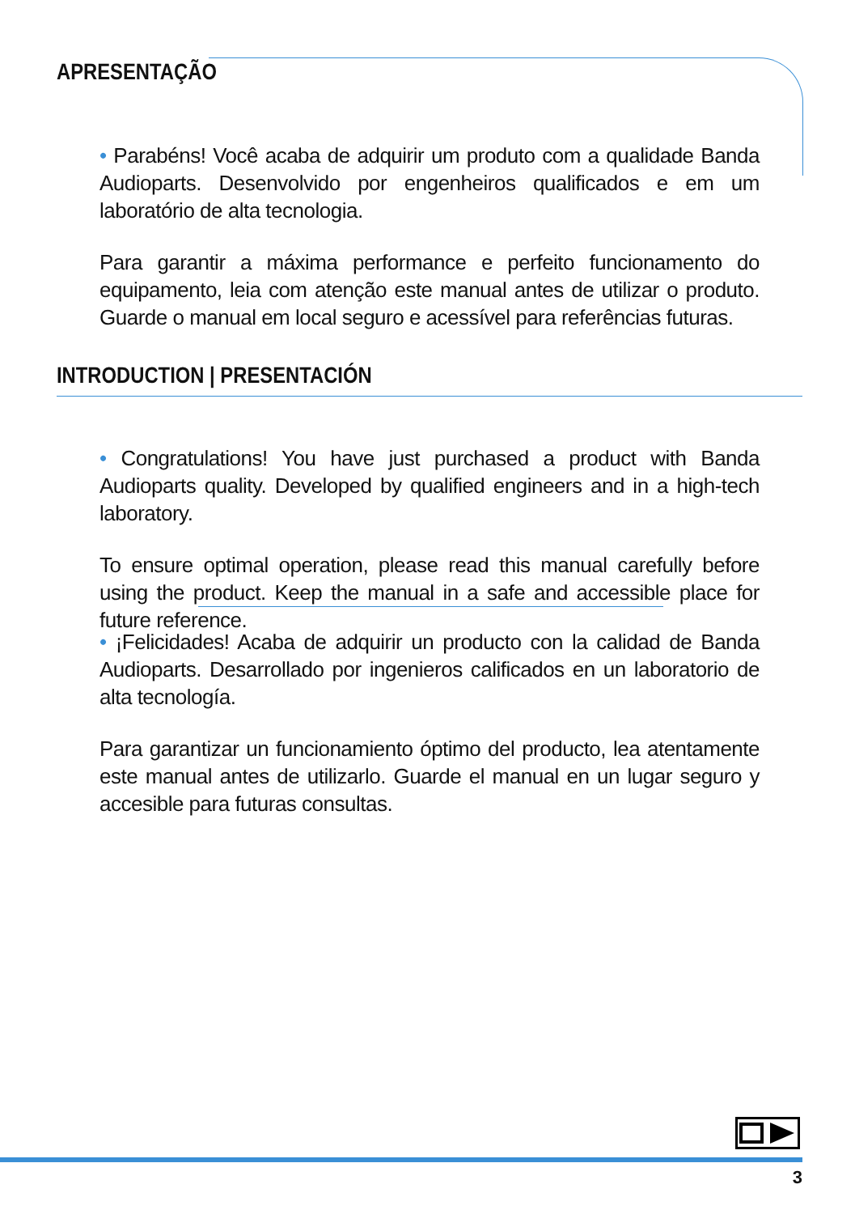APRESENTAÇÃO
• Parabéns! Você acaba de adquirir um produto com a qualidade Banda Audioparts. Desenvolvido por engenheiros qualificados e em um laboratório de alta tecnologia.
Para garantir a máxima performance e perfeito funcionamento do equipamento, leia com atenção este manual antes de utilizar o produto. Guarde o manual em local seguro e acessível para referências futuras.
INTRODUCTION | PRESENTACIÓN
• Congratulations! You have just purchased a product with Banda Audioparts quality. Developed by qualified engineers and in a high-tech laboratory.
To ensure optimal operation, please read this manual carefully before using the product. Keep the manual in a safe and accessible place for future reference.
• ¡Felicidades! Acaba de adquirir un producto con la calidad de Banda Audioparts. Desarrollado por ingenieros calificados en un laboratorio de alta tecnología.
Para garantizar un funcionamiento óptimo del producto, lea atentamente este manual antes de utilizarlo. Guarde el manual en un lugar seguro y accesible para futuras consultas.
3